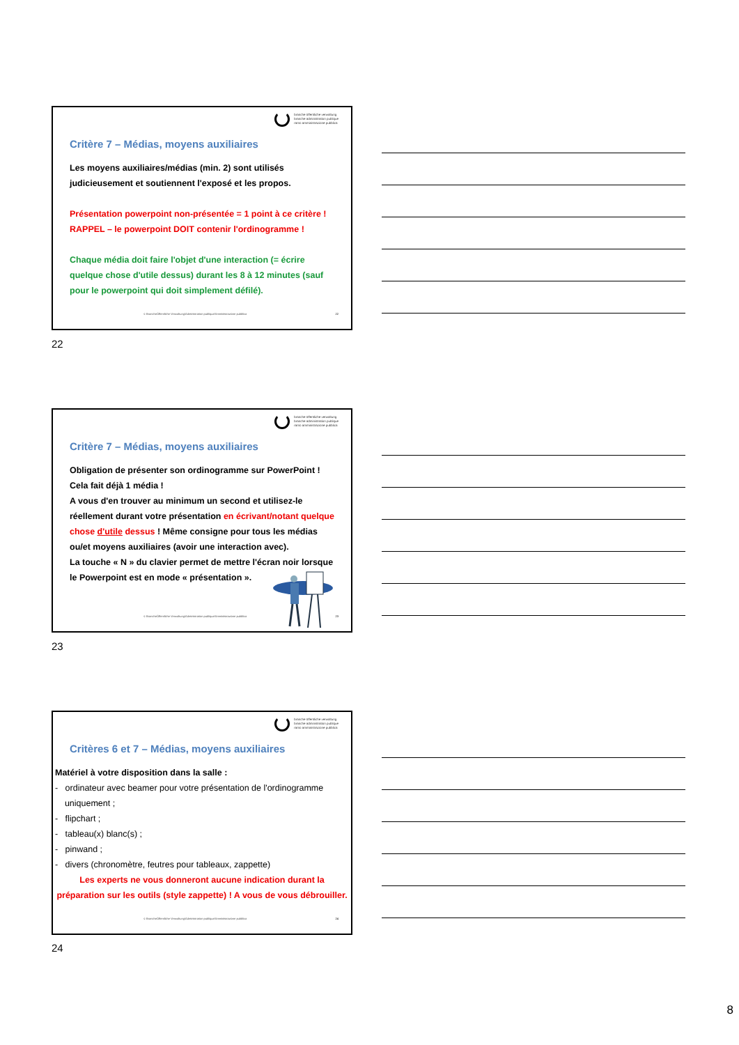branche öffentliche verwaltung
branche administration publique
ramo amministrazione pubblica
Critère 7 – Médias, moyens auxiliaires
Les moyens auxiliaires/médias (min. 2) sont utilisés judicieusement et soutiennent l'exposé et les propos.
Présentation powerpoint non-présentée = 1 point à ce critère !
RAPPEL – le powerpoint DOIT contenir l'ordinogramme !
Chaque média doit faire l'objet d'une interaction (= écrire quelque chose d'utile dessus) durant les 8 à 12 minutes (sauf pour le powerpoint qui doit simplement défilé).
© BrancheÖffentliche Verwaltung/Administration publique/Amministrazione pubblica
22
22
branche öffentliche verwaltung
branche administration publique
ramo amministrazione pubblica
Critère 7 – Médias, moyens auxiliaires
Obligation de présenter son ordinogramme sur PowerPoint ! Cela fait déjà 1 média !
A vous d'en trouver au minimum un second et utilisez-le réellement durant votre présentation en écrivant/notant quelque chose d'utile dessus ! Même consigne pour tous les médias ou/et moyens auxiliaires (avoir une interaction avec).
La touche « N » du clavier permet de mettre l'écran noir lorsque le Powerpoint est en mode « présentation ».
© BrancheÖffentliche Verwaltung/Administration publique/Amministrazione pubblica
23
23
branche öffentliche verwaltung
branche administration publique
ramo amministrazione pubblica
Critères 6 et 7 – Médias, moyens auxiliaires
Matériel à votre disposition dans la salle :
- ordinateur avec beamer pour votre présentation de l'ordinogramme
uniquement ;
- flipchart ;
- tableau(x) blanc(s) ;
- pinwand ;
- divers (chronomètre, feutres pour tableaux, zappette)
Les experts ne vous donneront aucune indication durant la préparation sur les outils (style zappette) ! A vous de vous débrouiller.
© BrancheÖffentliche Verwaltung/Administration publique/Amministrazione pubblica
24
24
8